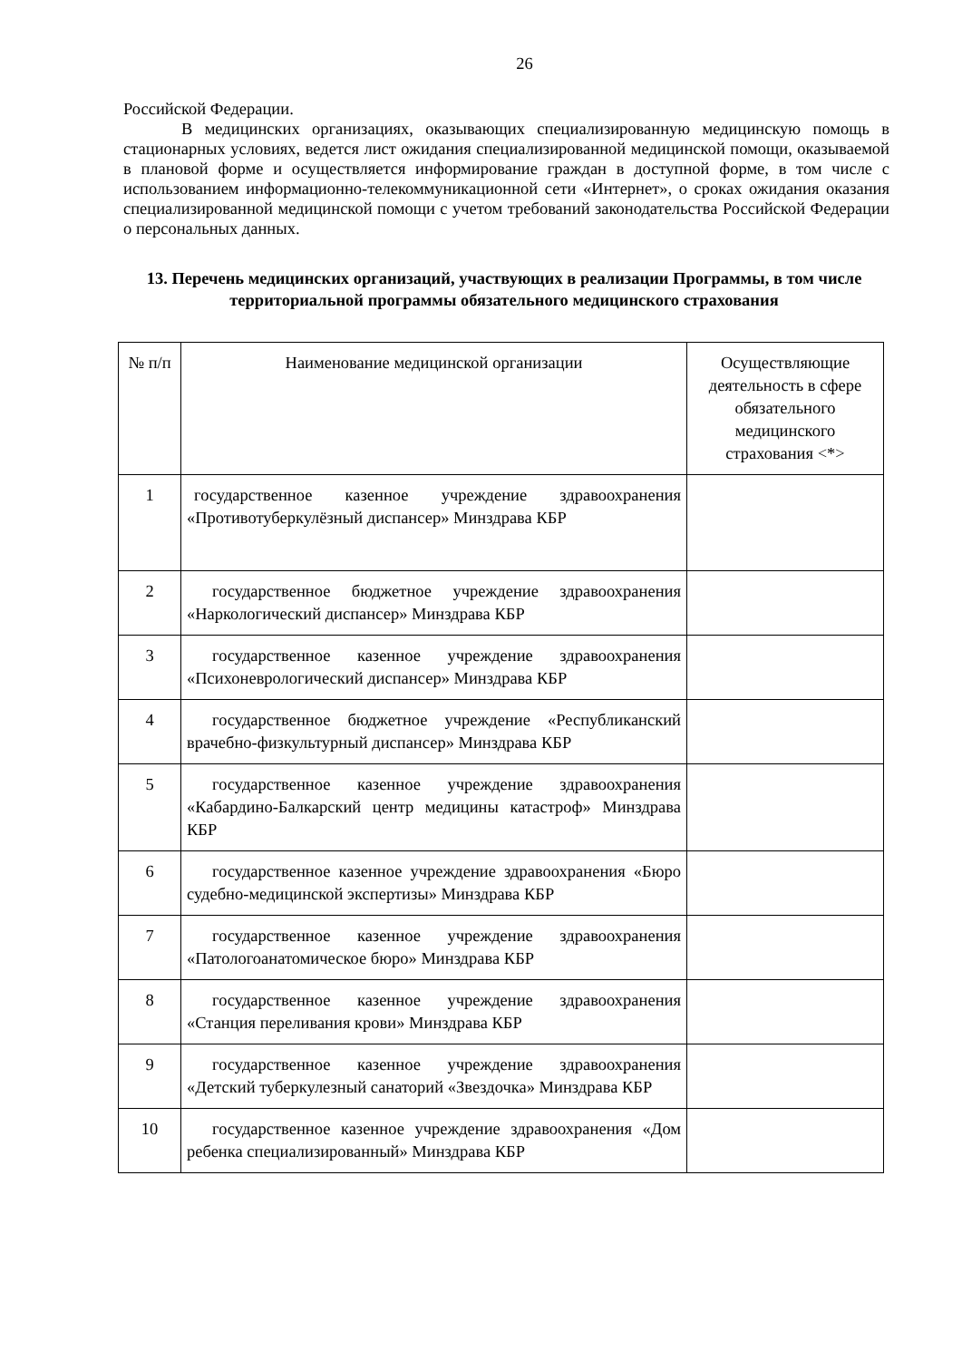26
Российской Федерации.
В медицинских организациях, оказывающих специализированную медицинскую помощь в стационарных условиях, ведется лист ожидания специализированной медицинской помощи, оказываемой в плановой форме и осуществляется информирование граждан в доступной форме, в том числе с использованием информационно-телекоммуникационной сети «Интернет», о сроках ожидания оказания специализированной медицинской помощи с учетом требований законодательства Российской Федерации о персональных данных.
13. Перечень медицинских организаций, участвующих в реализации Программы, в том числе территориальной программы обязательного медицинского страхования
| № п/п | Наименование медицинской организации | Осуществляющие деятельность в сфере обязательного медицинского страхования <*> |
| 1 | государственное казенное учреждение здравоохранения «Противотуберкулёзный диспансер» Минздрава КБР | |
| 2 | государственное бюджетное учреждение здравоохранения «Наркологический диспансер» Минздрава КБР | |
| 3 | государственное казенное учреждение здравоохранения «Психоневрологический диспансер» Минздрава КБР | |
| 4 | государственное бюджетное учреждение «Республиканский врачебно-физкультурный диспансер» Минздрава КБР | |
| 5 | государственное казенное учреждение здравоохранения «Кабардино-Балкарский центр медицины катастроф» Минздрава КБР | |
| 6 | государственное казенное учреждение здравоохранения «Бюро судебно-медицинской экспертизы» Минздрава КБР | |
| 7 | государственное казенное учреждение здравоохранения «Патологоанатомическое бюро» Минздрава КБР | |
| 8 | государственное казенное учреждение здравоохранения «Станция переливания крови» Минздрава КБР | |
| 9 | государственное казенное учреждение здравоохранения «Детский туберкулезный санаторий «Звездочка» Минздрава КБР | |
| 10 | государственное казенное учреждение здравоохранения «Дом ребенка специализированный» Минздрава КБР | |